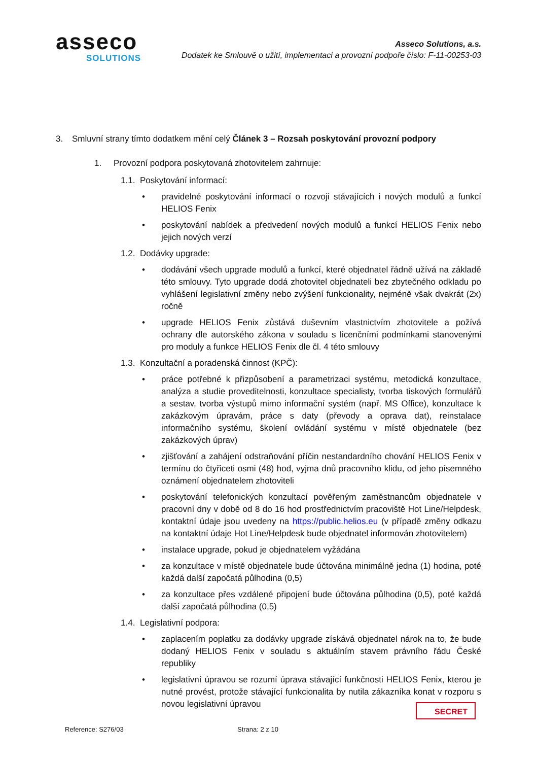asseco
SOLUTIONS
Asseco Solutions, a.s.
Dodatek ke Smlouvě o užití, implementaci a provozní podpoře číslo: F-11-00253-03
3. Smluvní strany tímto dodatkem mění celý Článek 3 – Rozsah poskytování provozní podpory
1. Provozní podpora poskytovaná zhotovitelem zahrnuje:
1.1. Poskytování informací:
• pravidelné poskytování informací o rozvoji stávajících i nových modulů a funkcí HELIOS Fenix
• poskytování nabídek a předvedení nových modulů a funkcí HELIOS Fenix nebo jejich nových verzí
1.2. Dodávky upgrade:
• dodávání všech upgrade modulů a funkcí, které objednatel řádně užívá na základě této smlouvy. Tyto upgrade dodá zhotovitel objednateli bez zbytečného odkladu po vyhlášení legislativní změny nebo zvýšení funkcionality, nejméně však dvakrát (2x) ročně
• upgrade HELIOS Fenix zůstává duševním vlastnictvím zhotovitele a požívá ochrany dle autorského zákona v souladu s licenčními podmínkami stanovenými pro moduly a funkce HELIOS Fenix dle čl. 4 této smlouvy
1.3. Konzultační a poradenská činnost (KPČ):
• práce potřebné k přizpůsobení a parametrizaci systému, metodická konzultace, analýza a studie proveditelnosti, konzultace specialisty, tvorba tiskových formulářů a sestav, tvorba výstupů mimo informační systém (např. MS Office), konzultace k zakázkovým úpravám, práce s daty (převody a oprava dat), reinstalace informačního systému, školení ovládání systému v místě objednatele (bez zakázkových úprav)
• zjišťování a zahájení odstraňování příčin nestandardního chování HELIOS Fenix v termínu do čtyřiceti osmi (48) hod, vyjma dnů pracovního klidu, od jeho písemného oznámení objednatelem zhotoviteli
• poskytování telefonických konzultací pověřeným zaměstnancům objednatele v pracovní dny v době od 8 do 16 hod prostřednictvím pracoviště Hot Line/Helpdesk, kontaktní údaje jsou uvedeny na https://public.helios.eu (v případě změny odkazu na kontaktní údaje Hot Line/Helpdesk bude objednatel informován zhotovitelem)
• instalace upgrade, pokud je objednatelem vyžádána
• za konzultace v místě objednatele bude účtována minimálně jedna (1) hodina, poté každá další započatá půlhodina (0,5)
• za konzultace přes vzdálené připojení bude účtována půlhodina (0,5), poté každá další započatá půlhodina (0,5)
1.4. Legislativní podpora:
• zaplacením poplatku za dodávky upgrade získává objednatel nárok na to, že bude dodaný HELIOS Fenix v souladu s aktuálním stavem právního řádu České republiky
• legislativní úpravou se rozumí úprava stávající funkčnosti HELIOS Fenix, kterou je nutné provést, protože stávající funkcionalita by nutila zákazníka konat v rozporu s novou legislativní úpravou
SECRET
Reference: S276/03 Strana: 2 z 10